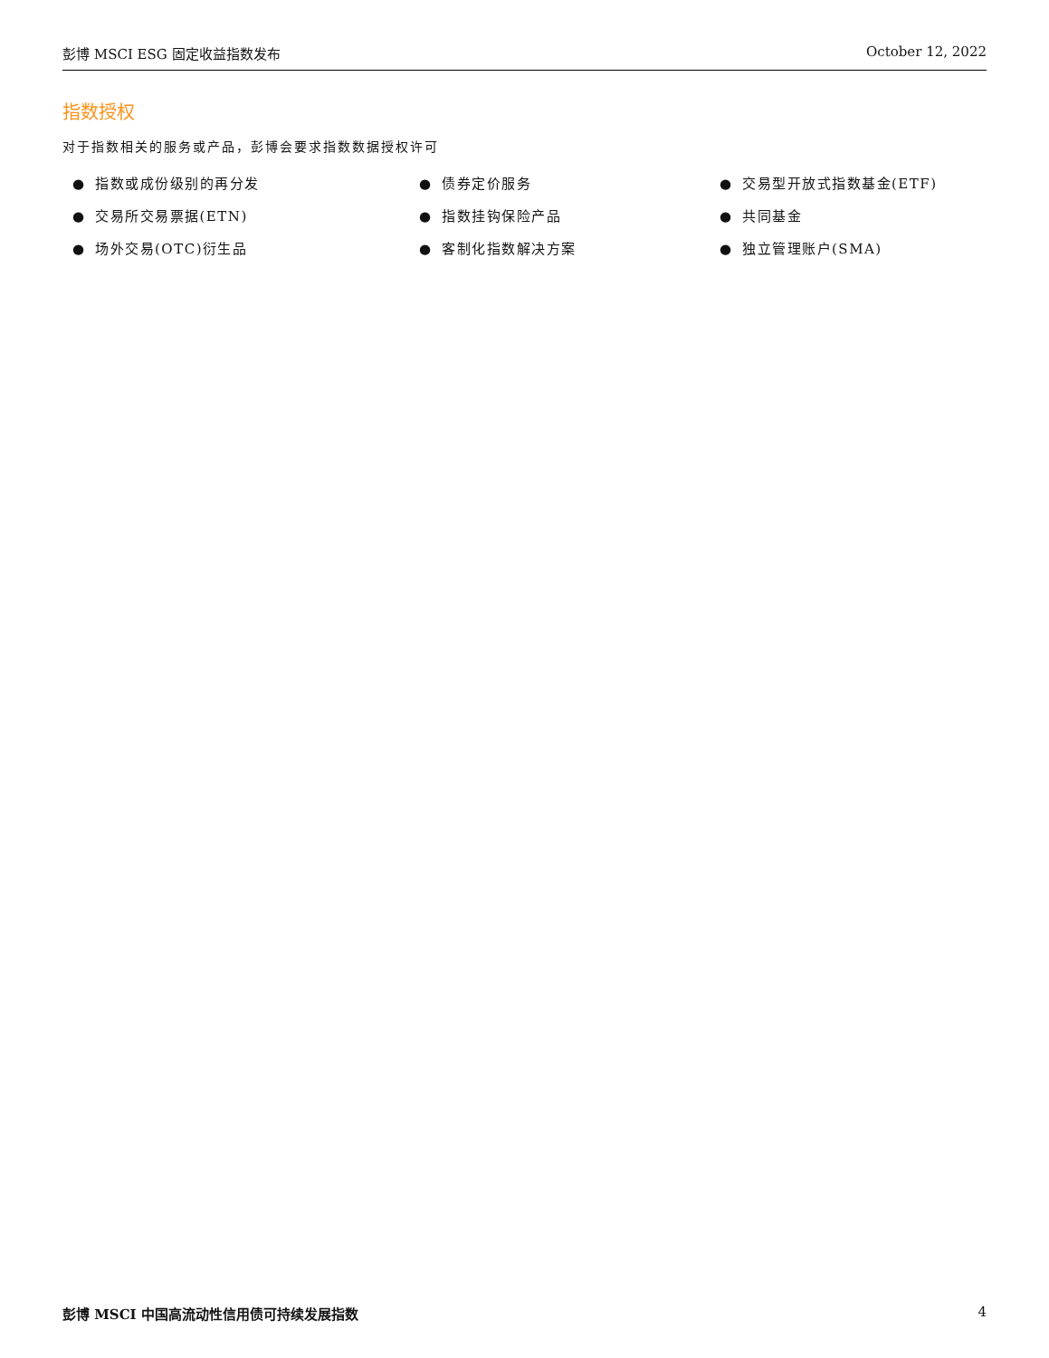彭博 MSCI ESG 固定收益指数发布 October 12, 2022
指数授权
对于指数相关的服务或产品，彭博会要求指数数据授权许可
● 指数或成份级别的再分发
● 交易所交易票据(ETN)
● 场外交易(OTC)衍生品
● 债券定价服务
● 指数挂钩保险产品
● 客制化指数解决方案
● 交易型开放式指数基金(ETF)
● 共同基金
● 独立管理账户(SMA)
彭博 MSCI 中国高流动性信用债可持续发展指数
4